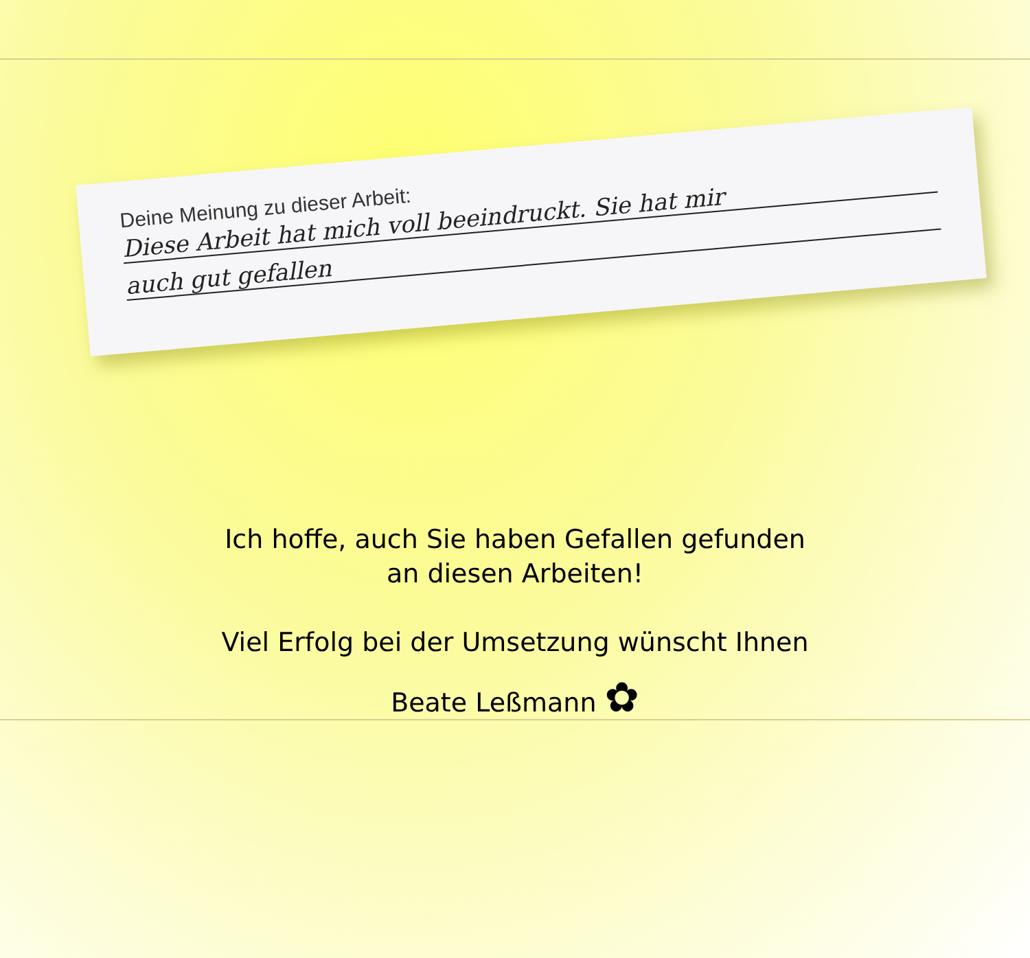Deine Meinung zu dieser Arbeit:
Diese Arbeit hat mich voll beeindruckt. Sie hat mir
auch gut gefallen
Ich hoffe, auch Sie haben Gefallen gefunden
an diesen Arbeiten!
Viel Erfolg bei der Umsetzung wünscht Ihnen
Beate Leßmann ✿